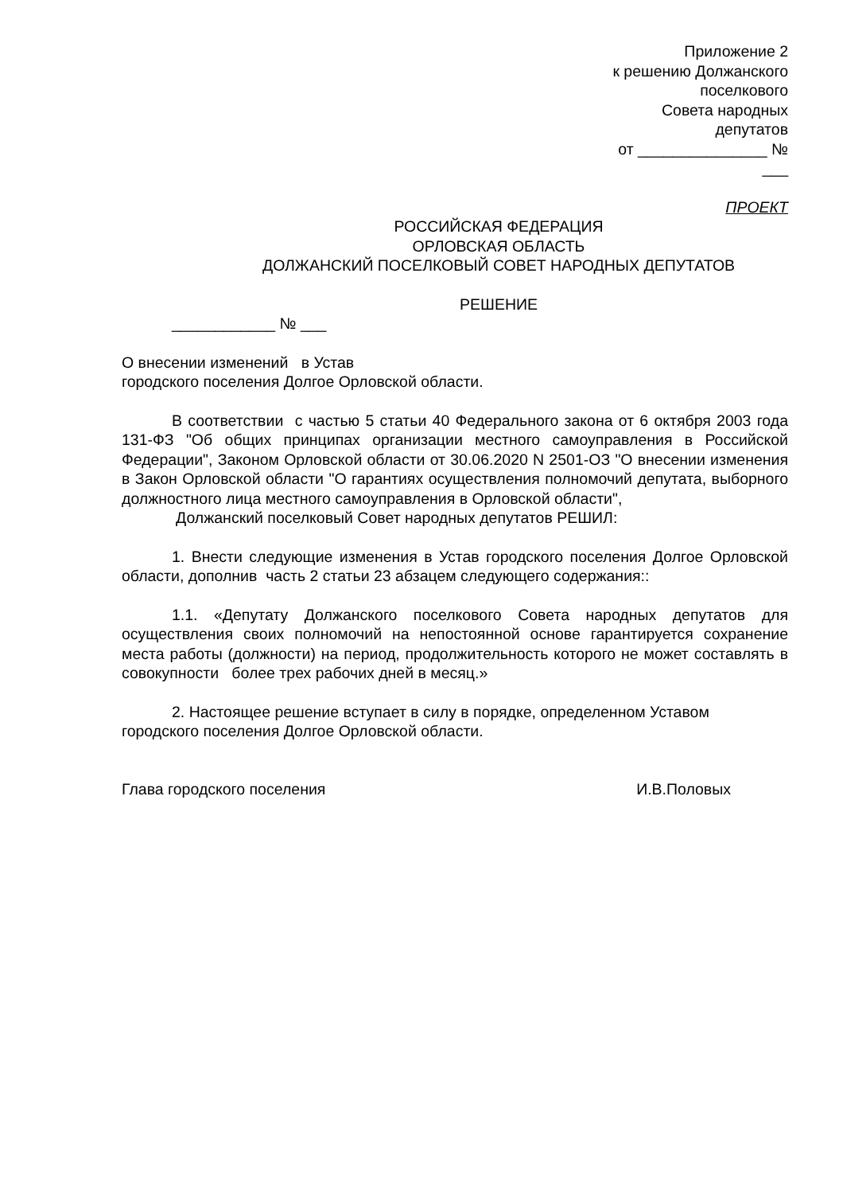Приложение 2
к решению Должанского
поселкового
Совета народных
депутатов
от _______________ №
___
ПРОЕКТ
РОССИЙСКАЯ ФЕДЕРАЦИЯ
ОРЛОВСКАЯ ОБЛАСТЬ
ДОЛЖАНСКИЙ ПОСЕЛКОВЫЙ СОВЕТ НАРОДНЫХ ДЕПУТАТОВ
РЕШЕНИЕ
____________ № ___
О внесении изменений в Устав
городского поселения Долгое Орловской области.
В соответствии с частью 5 статьи 40 Федерального закона от 6 октября 2003 года 131-ФЗ "Об общих принципах организации местного самоуправления в Российской Федерации", Законом Орловской области от 30.06.2020 N 2501-ОЗ "О внесении изменения в Закон Орловской области "О гарантиях осуществления полномочий депутата, выборного должностного лица местного самоуправления в Орловской области",
Должанский поселковый Совет народных депутатов РЕШИЛ:
1. Внести следующие изменения в Устав городского поселения Долгое Орловской области, дополнив часть 2 статьи 23 абзацем следующего содержания::
1.1. «Депутату Должанского поселкового Совета народных депутатов для осуществления своих полномочий на непостоянной основе гарантируется сохранение места работы (должности) на период, продолжительность которого не может составлять в совокупности более трех рабочих дней в месяц.»
2. Настоящее решение вступает в силу в порядке, определенном Уставом городского поселения Долгое Орловской области.
Глава городского поселения И.В.Половых